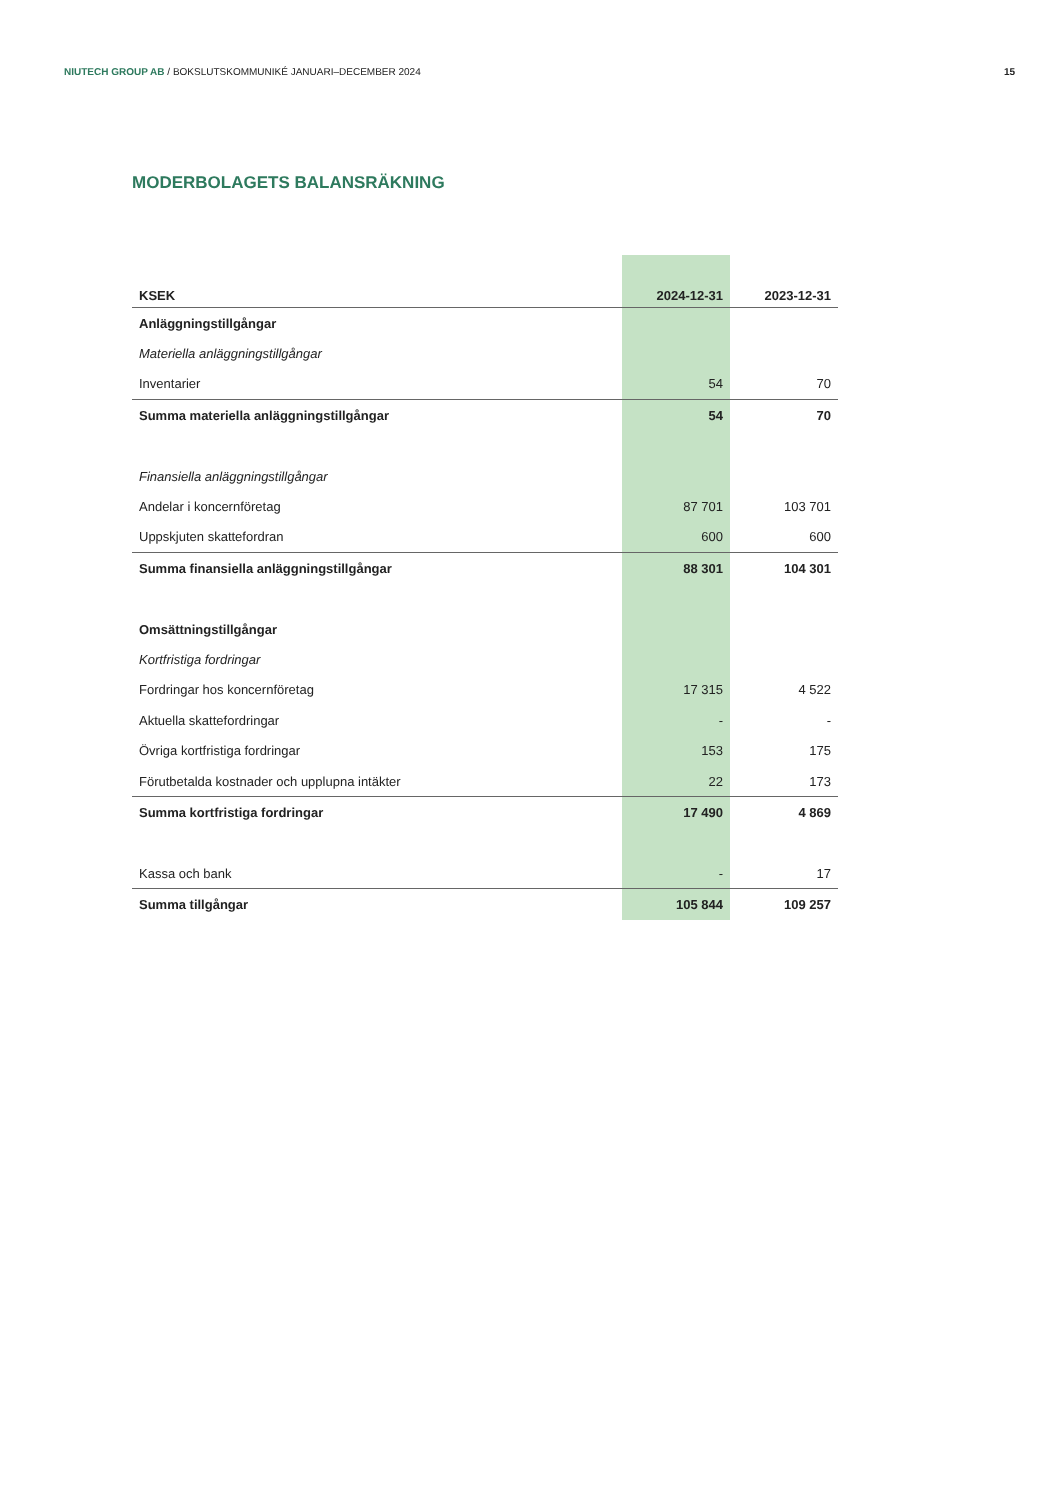NIUTECH GROUP AB / BOKSLUTSKOMMUNIKÉ JANUARI–DECEMBER 2024 15
MODERBOLAGETS BALANSRÄKNING
| KSEK | 2024-12-31 | 2023-12-31 |
| --- | --- | --- |
| Anläggningstillgångar | | |
| Materiella anläggningstillgångar | | |
| Inventarier | 54 | 70 |
| Summa materiella anläggningstillgångar | 54 | 70 |
| Finansiella anläggningstillgångar | | |
| Andelar i koncernföretag | 87 701 | 103 701 |
| Uppskjuten skattefordran | 600 | 600 |
| Summa finansiella anläggningstillgångar | 88 301 | 104 301 |
| Omsättningstillgångar | | |
| Kortfristiga fordringar | | |
| Fordringar hos koncernföretag | 17 315 | 4 522 |
| Aktuella skattefordringar | - | - |
| Övriga kortfristiga fordringar | 153 | 175 |
| Förutbetalda kostnader och upplupna intäkter | 22 | 173 |
| Summa kortfristiga fordringar | 17 490 | 4 869 |
| Kassa och bank | - | 17 |
| Summa tillgångar | 105 844 | 109 257 |